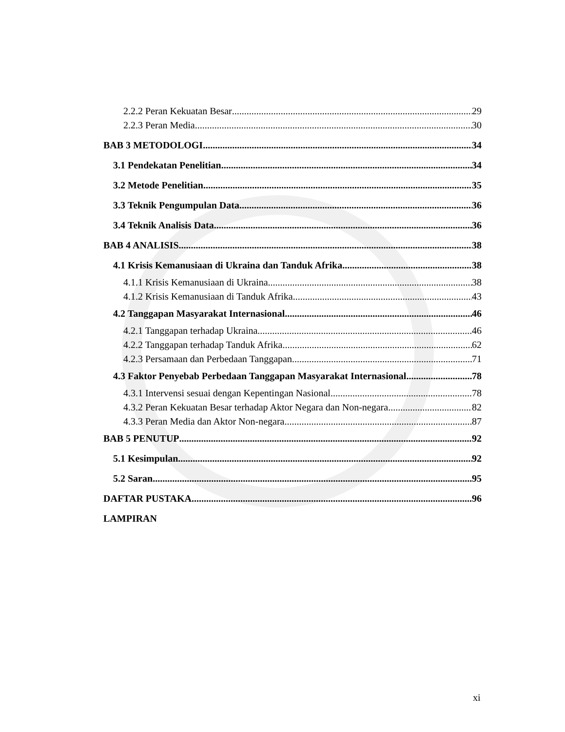2.2.2 Peran Kekuatan Besar 29
2.2.3 Peran Media 30
BAB 3 METODOLOGI 34
3.1 Pendekatan Penelitian 34
3.2 Metode Penelitian 35
3.3 Teknik Pengumpulan Data 36
3.4 Teknik Analisis Data 36
BAB 4 ANALISIS 38
4.1 Krisis Kemanusiaan di Ukraina dan Tanduk Afrika 38
4.1.1 Krisis Kemanusiaan di Ukraina 38
4.1.2 Krisis Kemanusiaan di Tanduk Afrika 43
4.2 Tanggapan Masyarakat Internasional 46
4.2.1 Tanggapan terhadap Ukraina 46
4.2.2 Tanggapan terhadap Tanduk Afrika 62
4.2.3 Persamaan dan Perbedaan Tanggapan 71
4.3 Faktor Penyebab Perbedaan Tanggapan Masyarakat Internasional 78
4.3.1 Intervensi sesuai dengan Kepentingan Nasional 78
4.3.2 Peran Kekuatan Besar terhadap Aktor Negara dan Non-negara 82
4.3.3 Peran Media dan Aktor Non-negara 87
BAB 5 PENUTUP 92
5.1 Kesimpulan 92
5.2 Saran 95
DAFTAR PUSTAKA 96
LAMPIRAN
xi